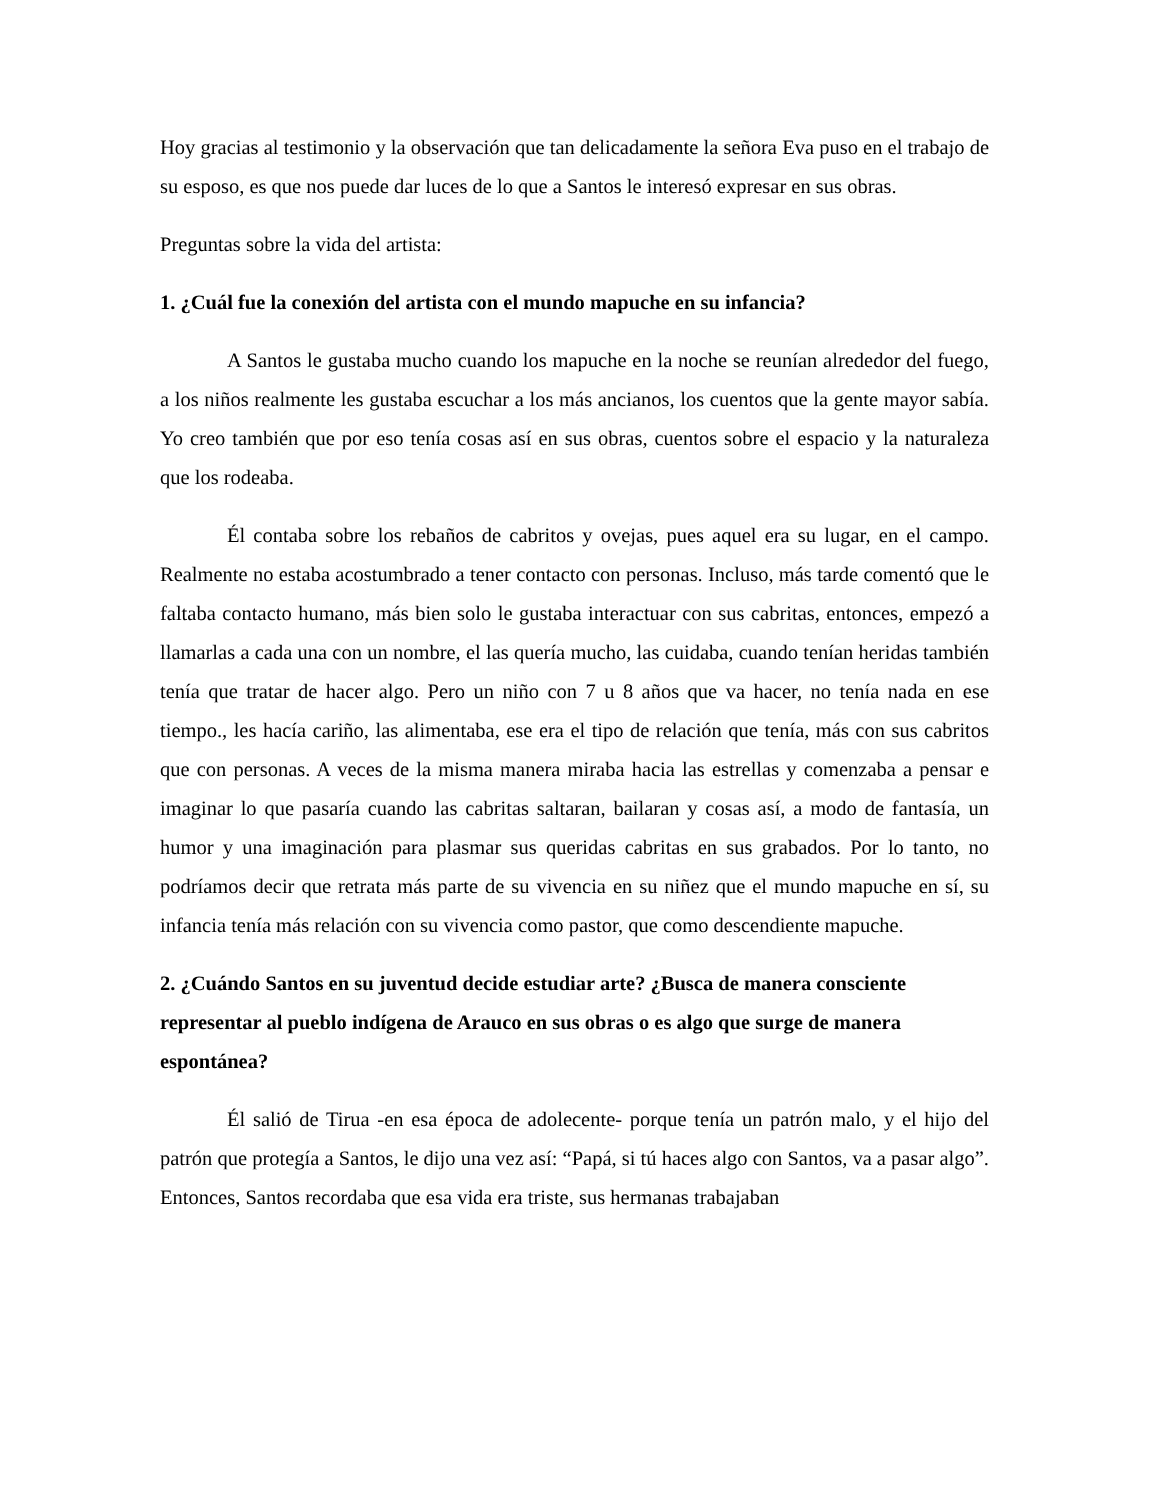Hoy gracias al testimonio y la observación que tan delicadamente la señora Eva puso en el trabajo de su esposo, es que nos puede dar luces de lo que a Santos le interesó expresar en sus obras.
Preguntas sobre la vida del artista:
1. ¿Cuál fue la conexión del artista con el mundo mapuche en su infancia?
A Santos le gustaba mucho cuando los mapuche en la noche se reunían alrededor del fuego, a los niños realmente les gustaba escuchar a los más ancianos, los cuentos que la gente mayor sabía. Yo creo también que por eso tenía cosas así en sus obras, cuentos sobre el espacio y la naturaleza que los rodeaba.
Él contaba sobre los rebaños de cabritos y ovejas, pues aquel era su lugar, en el campo. Realmente no estaba acostumbrado a tener contacto con personas. Incluso, más tarde comentó que le faltaba contacto humano, más bien solo le gustaba interactuar con sus cabritas, entonces, empezó a llamarlas a cada una con un nombre, el las quería mucho, las cuidaba, cuando tenían heridas también tenía que tratar de hacer algo. Pero un niño con 7 u 8 años que va hacer, no tenía nada en ese tiempo., les hacía cariño, las alimentaba, ese era el tipo de relación que tenía, más con sus cabritos que con personas. A veces de la misma manera miraba hacia las estrellas y comenzaba a pensar e imaginar lo que pasaría cuando las cabritas saltaran, bailaran y cosas así, a modo de fantasía, un humor y una imaginación para plasmar sus queridas cabritas en sus grabados. Por lo tanto, no podríamos decir que retrata más parte de su vivencia en su niñez que el mundo mapuche en sí, su infancia tenía más relación con su vivencia como pastor, que como descendiente mapuche.
2. ¿Cuándo Santos en su juventud decide estudiar arte? ¿Busca de manera consciente representar al pueblo indígena de Arauco en sus obras o es algo que surge de manera espontánea?
Él salió de Tirua -en esa época de adolecente- porque tenía un patrón malo, y el hijo del patrón que protegía a Santos, le dijo una vez así: “Papá, si tú haces algo con Santos, va a pasar algo”. Entonces, Santos recordaba que esa vida era triste, sus hermanas trabajaban